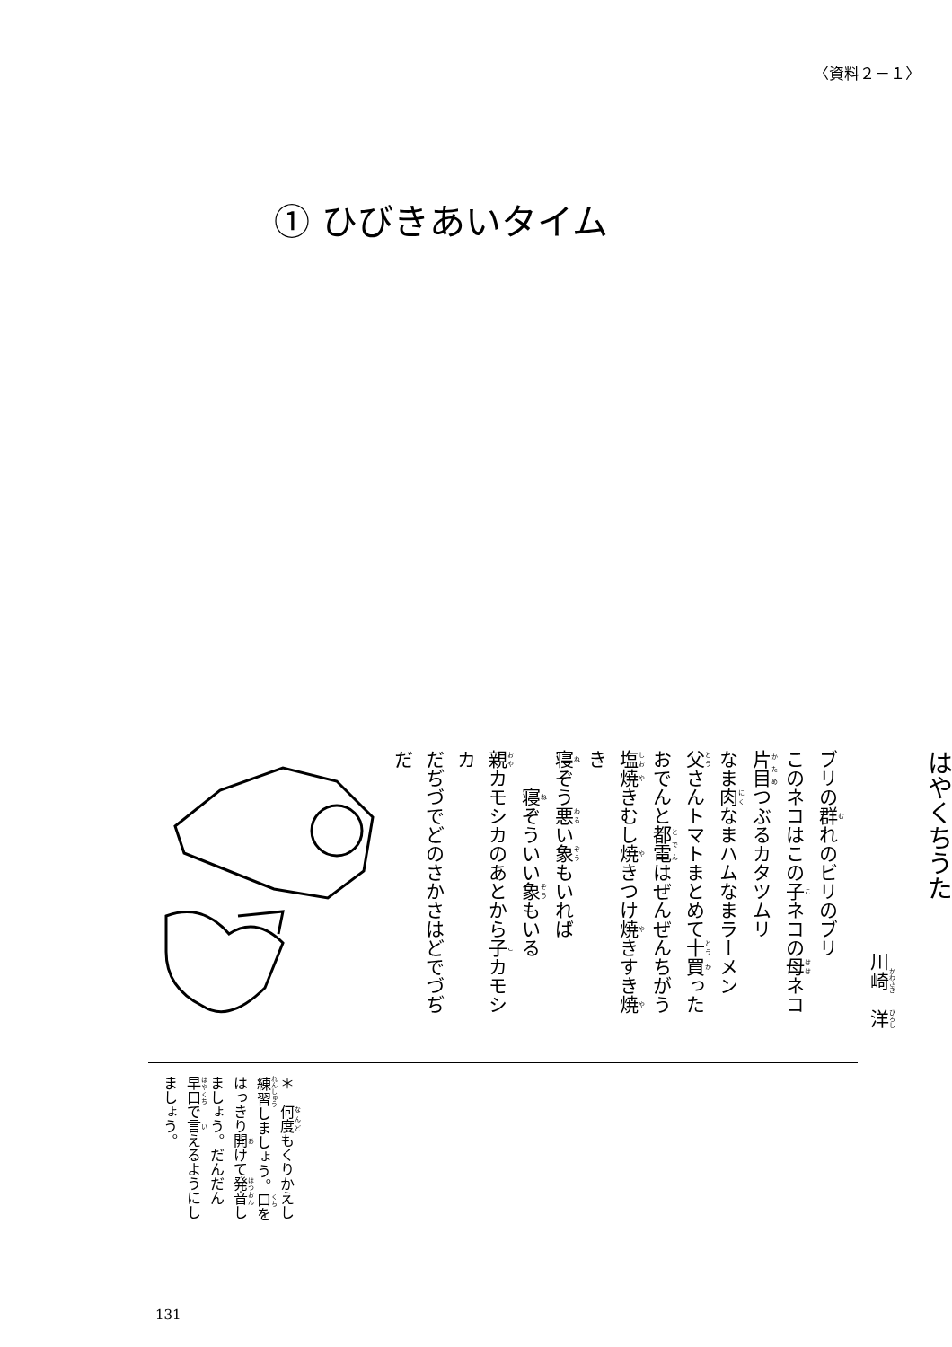〈資料２－１〉
① ひびきあいタイム
はやくちうた
川崎　洋
ブリの群れのビリのブリ
このネコはこの子ネコの母ネコ
片目つぶるカタツムリ
なま肉なまハムなまラーメン
父さんトマトまとめて十買った
おでんと都電はぜんぜんちがう
塩焼きむし焼きつけ焼きすき焼き
寝ぞう悪い象もいれば
　　寝ぞういい象もいる
親カモシカのあとから子カモシカ
だぢづでどのさかさはどでづぢだ
＊　何度もくりかえし練習しましょう。口をはっきり開けて発音しましょう。だんだん早口で言えるようにしましょう。
131